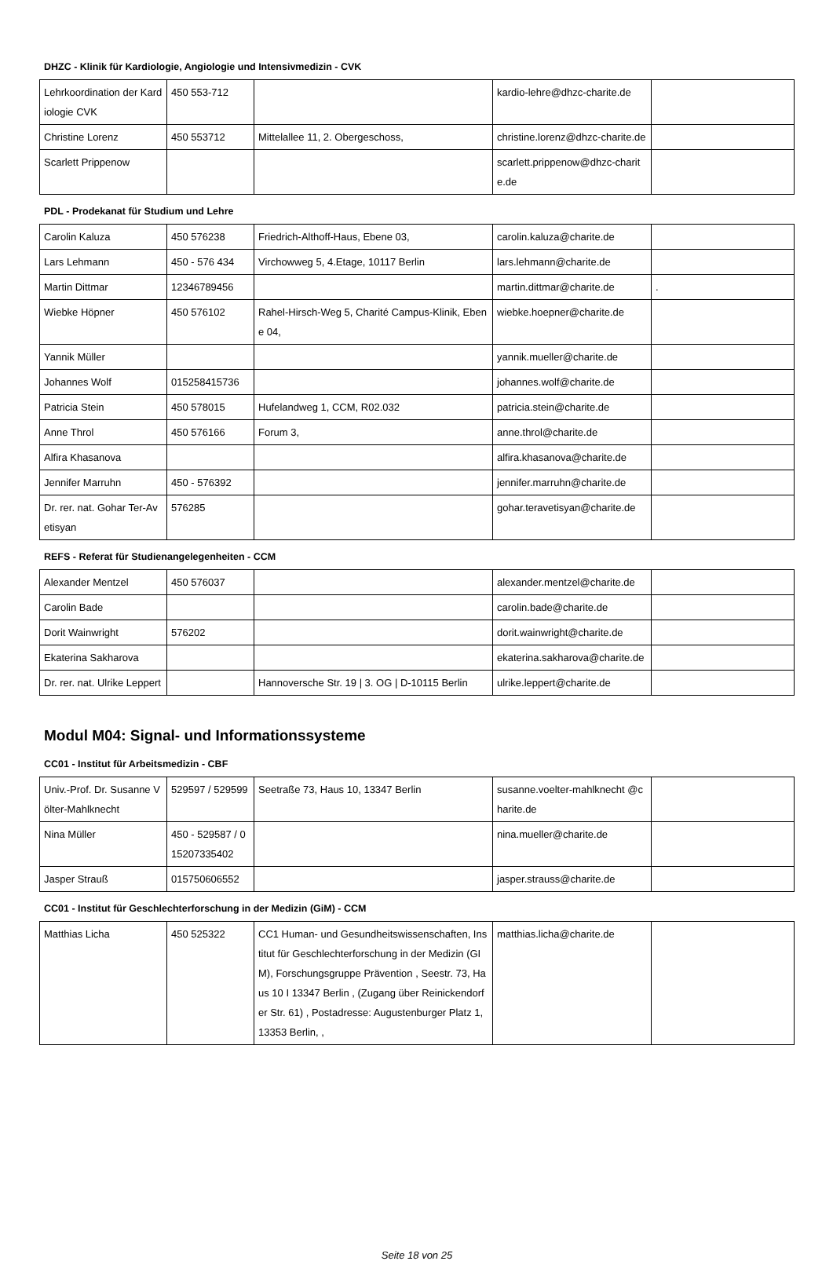DHZC - Klinik für Kardiologie, Angiologie und Intensivmedizin - CVK
| Lehrkoordination der Kardiologie CVK | 450 553-712 | | kardio-lehre@dhzc-charite.de | |
| Christine Lorenz | 450 553712 | Mittelallee 11, 2. Obergeschoss, | christine.lorenz@dhzc-charite.de | |
| Scarlett Prippenow | | | scarlett.prippenow@dhzc-charite.de | |
PDL - Prodekanat für Studium und Lehre
| Carolin Kaluza | 450 576238 | Friedrich-Althoff-Haus, Ebene 03, | carolin.kaluza@charite.de | |
| Lars Lehmann | 450 - 576 434 | Virchowweg 5, 4.Etage, 10117 Berlin | lars.lehmann@charite.de | |
| Martin Dittmar | 12346789456 | | martin.dittmar@charite.de | . |
| Wiebke Höpner | 450 576102 | Rahel-Hirsch-Weg 5, Charité Campus-Klinik, Ebene 04, | wiebke.hoepner@charite.de | |
| Yannik Müller | | | yannik.mueller@charite.de | |
| Johannes Wolf | 015258415736 | | johannes.wolf@charite.de | |
| Patricia Stein | 450 578015 | Hufelandweg 1, CCM, R02.032 | patricia.stein@charite.de | |
| Anne Throl | 450 576166 | Forum 3, | anne.throl@charite.de | |
| Alfira Khasanova | | | alfira.khasanova@charite.de | |
| Jennifer Marruhn | 450 - 576392 | | jennifer.marruhn@charite.de | |
| Dr. rer. nat. Gohar Ter-Avetisyan | 576285 | | gohar.teravetisyan@charite.de | |
REFS - Referat für Studienangelegenheiten - CCM
| Alexander Mentzel | 450 576037 | | alexander.mentzel@charite.de | |
| Carolin Bade | | | carolin.bade@charite.de | |
| Dorit Wainwright | 576202 | | dorit.wainwright@charite.de | |
| Ekaterina Sakharova | | | ekaterina.sakharova@charite.de | |
| Dr. rer. nat. Ulrike Leppert | | Hannoversche Str. 19 / 3. OG / D-10115 Berlin | ulrike.leppert@charite.de | |
Modul M04: Signal- und Informationssysteme
CC01 - Institut für Arbeitsmedizin - CBF
| Univ.-Prof. Dr. Susanne Völter-Mahlknecht | 529597 / 529599 | Seetraße 73, Haus 10, 13347 Berlin | susanne.voelter-mahlknecht @charite.de | |
| Nina Müller | 450 - 529587 / 015207335402 | | nina.mueller@charite.de | |
| Jasper Strauß | 015750606552 | | jasper.strauss@charite.de | |
CC01 - Institut für Geschlechterforschung in der Medizin (GiM) - CCM
| Matthias Licha | 450 525322 | CC1 Human- und Gesundheitswissenschaften, Institut für Geschlechterforschung in der Medizin (GIM), Forschungsgruppe Prävention , Seestr. 73, Haus 10 I 13347 Berlin , (Zugang über Reinickendorfer Str. 61) , Postadresse: Augustenburger Platz 1, 13353 Berlin, , | matthias.licha@charite.de | |
Seite 18 von 25